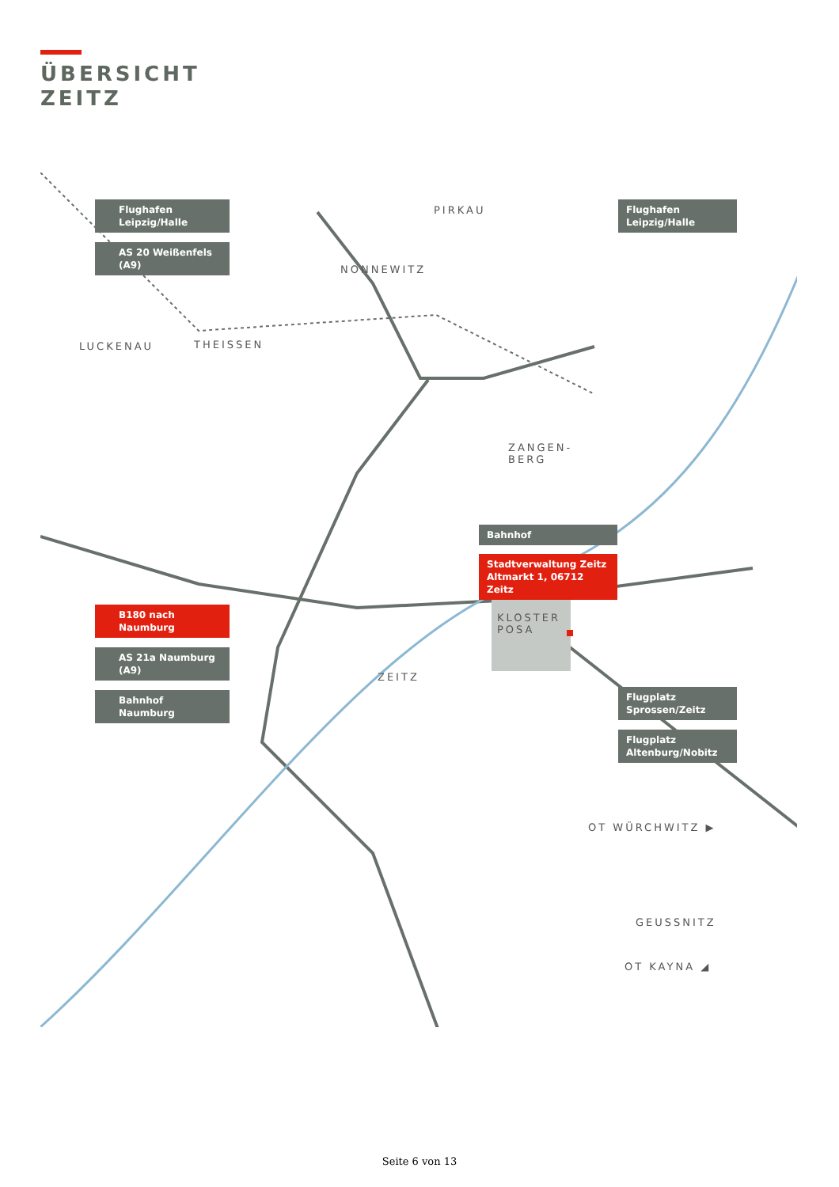ÜBERSICHT
ZEITZ
PIRKAU
NONNEWITZ
LUCKENAU THEISSEN
ZANGEN-
BERG
KLOSTER
POSA
ZEITZ
OT WÜRCHWITZ ▶
GEUSSNITZ
OT KAYNA ◢
Flughafen
Leipzig/Halle
AS 20 Weißenfels
(A9)
Flughafen
Leipzig/Halle
Bahnhof
Stadtverwaltung Zeitz
Altmarkt 1, 06712 Zeitz
B180 nach
Naumburg
AS 21a Naumburg
(A9)
Bahnhof
Naumburg
Flugplatz
Sprossen/Zeitz
Flugplatz
Altenburg/Nobitz
Seite 6 von 13